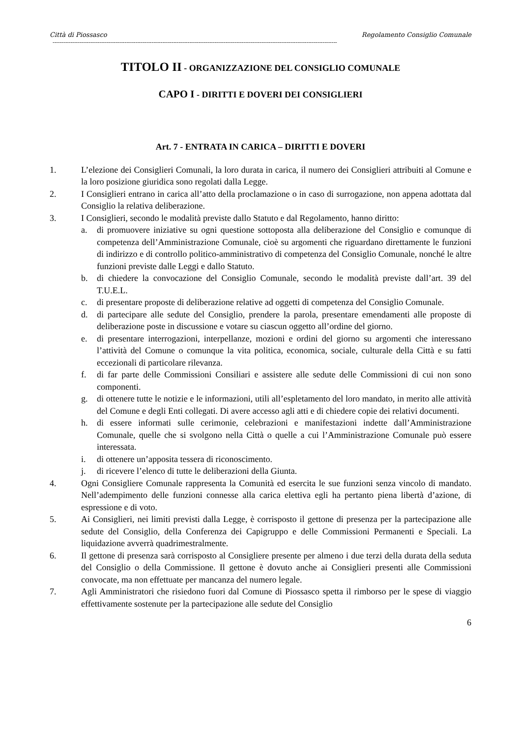Città di Piossasco Regolamento Consiglio Comunale
--------------------------------------------------------------------------------------------------------------------------------------------------------------
TITOLO II - ORGANIZZAZIONE DEL CONSIGLIO COMUNALE
CAPO I - DIRITTI E DOVERI DEI CONSIGLIERI
Art. 7 - ENTRATA IN CARICA – DIRITTI E DOVERI
1. L’elezione dei Consiglieri Comunali, la loro durata in carica, il numero dei Consiglieri attribuiti al Comune e la loro posizione giuridica sono regolati dalla Legge.
2. I Consiglieri entrano in carica all’atto della proclamazione o in caso di surrogazione, non appena adottata dal Consiglio la relativa deliberazione.
3. I Consiglieri, secondo le modalità previste dallo Statuto e dal Regolamento, hanno diritto:
a. di promuovere iniziative su ogni questione sottoposta alla deliberazione del Consiglio e comunque di competenza dell’Amministrazione Comunale, cioè su argomenti che riguardano direttamente le funzioni di indirizzo e di controllo politico-amministrativo di competenza del Consiglio Comunale, nonché le altre funzioni previste dalle Leggi e dallo Statuto.
b. di chiedere la convocazione del Consiglio Comunale, secondo le modalità previste dall’art. 39 del T.U.E.L.
c. di presentare proposte di deliberazione relative ad oggetti di competenza del Consiglio Comunale.
d. di partecipare alle sedute del Consiglio, prendere la parola, presentare emendamenti alle proposte di deliberazione poste in discussione e votare su ciascun oggetto all’ordine del giorno.
e. di presentare interrogazioni, interpellanze, mozioni e ordini del giorno su argomenti che interessano l’attività del Comune o comunque la vita politica, economica, sociale, culturale della Città e su fatti eccezionali di particolare rilevanza.
f. di far parte delle Commissioni Consiliari e assistere alle sedute delle Commissioni di cui non sono componenti.
g. di ottenere tutte le notizie e le informazioni, utili all’espletamento del loro mandato, in merito alle attività del Comune e degli Enti collegati. Di avere accesso agli atti e di chiedere copie dei relativi documenti.
h. di essere informati sulle cerimonie, celebrazioni e manifestazioni indette dall’Amministrazione Comunale, quelle che si svolgono nella Città o quelle a cui l’Amministrazione Comunale può essere interessata.
i. di ottenere un’apposita tessera di riconoscimento.
j. di ricevere l’elenco di tutte le deliberazioni della Giunta.
4. Ogni Consigliere Comunale rappresenta la Comunità ed esercita le sue funzioni senza vincolo di mandato. Nell’adempimento delle funzioni connesse alla carica elettiva egli ha pertanto piena libertà d’azione, di espressione e di voto.
5. Ai Consiglieri, nei limiti previsti dalla Legge, è corrisposto il gettone di presenza per la partecipazione alle sedute del Consiglio, della Conferenza dei Capigruppo e delle Commissioni Permanenti e Speciali. La liquidazione avverrà quadrimestralmente.
6. Il gettone di presenza sarà corrisposto al Consigliere presente per almeno i due terzi della durata della seduta del Consiglio o della Commissione. Il gettone è dovuto anche ai Consiglieri presenti alle Commissioni convocate, ma non effettuate per mancanza del numero legale.
7. Agli Amministratori che risiedono fuori dal Comune di Piossasco spetta il rimborso per le spese di viaggio effettivamente sostenute per la partecipazione alle sedute del Consiglio
6